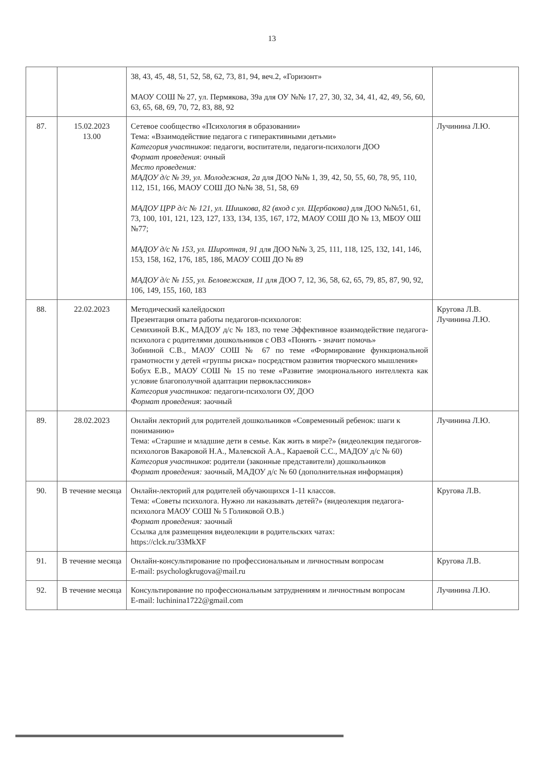13
| | | 38, 43, 45, 48, 51, 52, 58, 62, 73, 81, 94, веч.2, «Горизонт» МАОУ СОШ № 27, ул. Пермякова, 39а для ОУ №№ 17, 27, 30, 32, 34, 41, 42, 49, 56, 60, 63, 65, 68, 69, 70, 72, 83, 88, 92 | |
| 87. | 15.02.2023 13.00 | Сетевое сообщество «Психология в образовании» Тема: «Взаимодействие педагога с гиперактивными детьми» Категория участников : педагоги, воспитатели, педагоги-психологи ДОО Формат проведения : очный Место проведения: МАДОУ д/с № 39, ул. Молодежная, 2а для ДОО №№ 1, 39, 42, 50, 55, 60, 78, 95, 110, 112, 151, 166, МАОУ СОШ ДО №№ 38, 51, 58, 69 МАДОУ ЦРР д/с № 121, ул. Шишкова, 82 (вход с ул. Щербакова) для ДОО №№51, 61, 73, 100, 101, 121, 123, 127, 133, 134, 135, 167, 172, МАОУ СОШ ДО № 13, МБОУ ОШ №77; МАДОУ д/с № 153, ул. Широтная, 91 для ДОО №№ 3, 25, 111, 118, 125, 132, 141, 146, 153, 158, 162, 176, 185, 186, МАОУ СОШ ДО № 89 МАДОУ д/с № 155, ул. Беловежская, 11 для ДОО 7, 12, 36, 58, 62, 65, 79, 85, 87, 90, 92, 106, 149, 155, 160, 183 | Лучинина Л.Ю. |
| 88. | 22.02.2023 | Методический калейдоскоп Презентация опыта работы педагогов-психологов: Семихиной В.К., МАДОУ д/с № 183, по теме Эффективное взаимодействие педагога-психолога с родителями дошкольников с ОВЗ «Понять - значит помочь» Зобниной С.В., МАОУ СОШ № 67 по теме «Формирование функциональной грамотности у детей «группы риска» посредством развития творческого мышления» Бобух Е.В., МАОУ СОШ № 15 по теме «Развитие эмоционального интеллекта как условие благополучной адаптации первоклассников» Категория участников: педагоги-психологи ОУ, ДОО Формат проведения : заочный | Кругова Л.В. Лучинина Л.Ю. |
| 89. | 28.02.2023 | Онлайн лекторий для родителей дошкольников «Современный ребенок: шаги к пониманию» Тема: «Старшие и младшие дети в семье. Как жить в мире?» (видеолекция педагогов-психологов Вакаровой Н.А., Малевской А.А., Караевой С.С., МАДОУ д/с № 60) Категория участников : родители (законные представители) дошкольников Формат проведения: заочный, МАДОУ д/с № 60 (дополнительная информация) | Лучинина Л.Ю. |
| 90. | В течение месяца | Онлайн-лекторий для родителей обучающихся 1-11 классов. Тема: «Советы психолога. Нужно ли наказывать детей?» (видеолекция педагога-психолога МАОУ СОШ № 5 Голиковой О.В.) Формат проведения: заочный Ссылка для размещения видеолекции в родительских чатах: https://clck.ru/33MkXF | Кругова Л.В. |
| 91. | В течение месяца | Онлайн-консультирование по профессиональным и личностным вопросам E-mail: psychologkrugova@mail.ru | Кругова Л.В. |
| 92. | В течение месяца | Консультирование по профессиональным затруднениям и личностным вопросам E-mail: luchinina1722@gmail.com | Лучинина Л.Ю. |